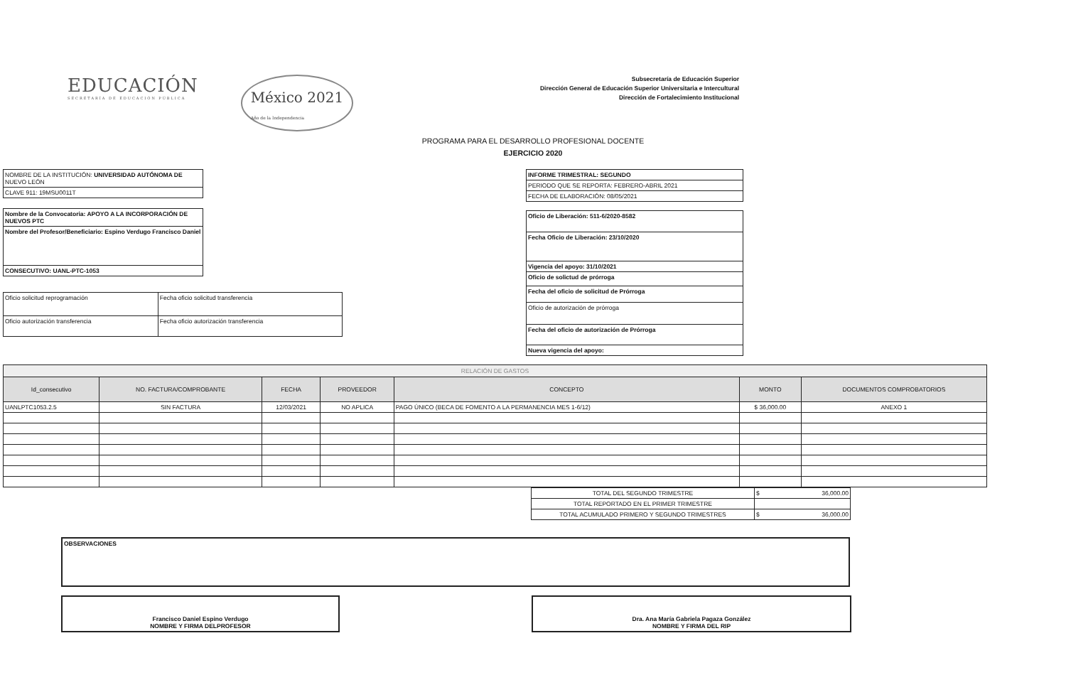EDUCACIÓN
SECRETARÍA DE EDUCACIÓN PÚBLICA
México 2021
Año de la Independencia
Subsecretaría de Educación Superior
Dirección General de Educación Superior Universitaria e Intercultural
Dirección de Fortalecimiento Institucional
PROGRAMA PARA EL DESARROLLO PROFESIONAL DOCENTE
EJERCICIO 2020
| NOMBRE DE LA INSTITUCIÓN: UNIVERSIDAD AUTÓNOMA DE NUEVO LEÓN |
| CLAVE 911: 19MSU0011T |
| Nombre de la Convocatoria: APOYO A LA INCORPORACIÓN DE NUEVOS PTC |
| Nombre del Profesor/Beneficiario: Espino Verdugo Francisco Daniel |
| CONSECUTIVO: UANL-PTC-1053 |
| Oficio solicitud reprogramación | Fecha oficio solicitud transferencia |
| Oficio autorización transferencia | Fecha oficio autorización transferencia |
| INFORME TRIMESTRAL: SEGUNDO |
| PERIODO QUE SE REPORTA: FEBRERO-ABRIL 2021 |
| FECHA DE ELABORACIÓN: 08/05/2021 |
| Oficio de Liberación: 511-6/2020-8582 |
| Fecha Oficio de Liberación: 23/10/2020 |
| Vigencia del apoyo: 31/10/2021 |
| Oficio de solictud de prórroga |
| Fecha del oficio de solicitud de Prórroga |
| Oficio de autorización de prórroga |
| Fecha del oficio de autorización de Prórroga |
| Nueva vigencia del apoyo: |
| RELACIÓN DE GASTOS | | | | | | |
| --- | --- | --- | --- | --- | --- | --- |
| Id_consecutivo | NO. FACTURA/COMPROBANTE | FECHA | PROVEEDOR | CONCEPTO | MONTO | DOCUMENTOS COMPROBATORIOS |
| UANLPTC1053.2.5 | SIN FACTURA | 12/03/2021 | NO APLICA | PAGO ÚNICO (BECA DE FOMENTO A LA PERMANENCIA MES 1-6/12) | $ 36,000.00 | ANEXO 1 |
| TOTAL DEL SEGUNDO TRIMESTRE | $ 36,000.00 |
| TOTAL REPORTADO EN EL PRIMER TRIMESTRE | |
| TOTAL ACUMULADO PRIMERO Y SEGUNDO TRIMESTRES | $ 36,000.00 |
| OBSERVACIONES |
| Francisco Daniel Espino Verdugo NOMBRE Y FIRMA DELPROFESOR |
| Dra. Ana María Gabriela Pagaza González NOMBRE Y FIRMA DEL RIP |